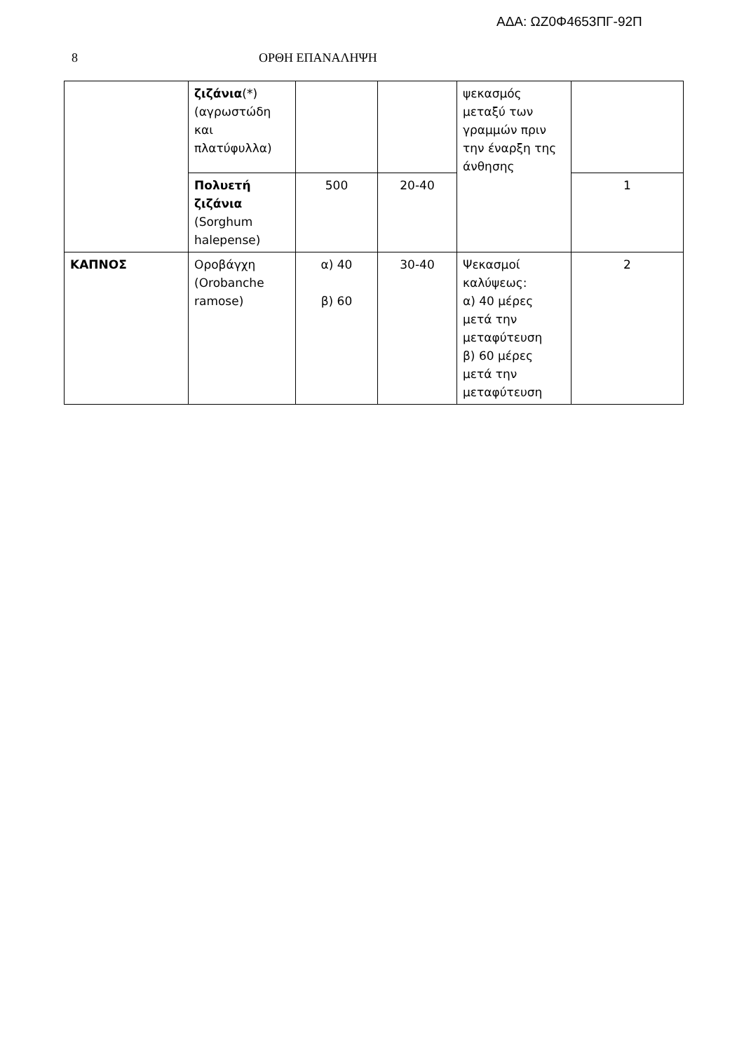ΑΔΑ: ΩΖ0Φ4653ΠΓ-92Π
8 ΟΡΘΗ ΕΠΑΝΑΛΗΨΗ
| | ζιζάνια (*) (αγρωστώδη και πλατύφυλλα) | | | ψεκασμός μεταξύ των γραμμών πριν την έναρξη της άνθησης | |
| | Πολυετή ζιζάνια (Sorghum halepense) | 500 | 20-40 | | 1 |
| ΚΑΠΝΟΣ | Οροβάγχη (Orobanche ramose) | α) 40 β) 60 | 30-40 | Ψεκασμοί καλύψεως: α) 40 μέρες μετά την μεταφύτευση β) 60 μέρες μετά την μεταφύτευση | 2 |